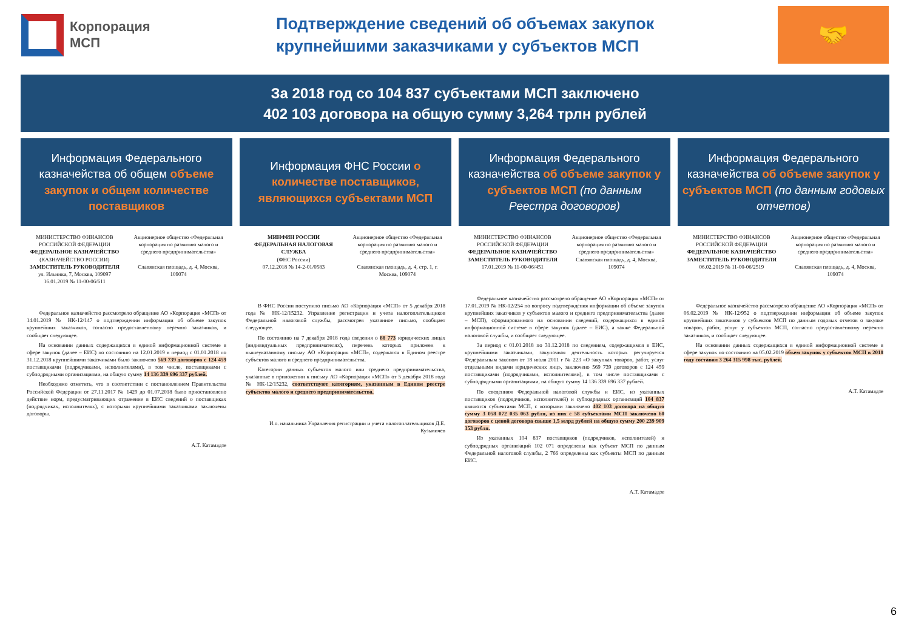Корпорация
МСП
Подтверждение сведений об объемах закупок
крупнейшими заказчиками у субъектов МСП
🤝
За 2018 год со 104 837 субъектами МСП заключено
402 103 договора на общую сумму 3,264 трлн рублей
Информация Федерального казначейства об общем объеме закупок и общем количестве поставщиков
МИНИСТЕРСТВО ФИНАНСОВ РОССИЙСКОЙ ФЕДЕРАЦИИ
ФЕДЕРАЛЬНОЕ КАЗНАЧЕЙСТВО
(КАЗНАЧЕЙСТВО РОССИИ)
ЗАМЕСТИТЕЛЬ РУКОВОДИТЕЛЯ
ул. Ильинка, 7, Москва, 109097
16.01.2019 № 11-00-06/611
Акционерное общество «Федеральная корпорация по развитию малого и среднего предпринимательства»
Славянская площадь, д. 4, Москва, 109074
Федеральное казначейство рассмотрело обращение АО «Корпорация «МСП» от 14.01.2019 № НК-12/147 о подтверждении информации об объеме закупок крупнейших заказчиков, согласно предоставленному перечню заказчиков, и сообщает следующее.
На основании данных содержащихся в единой информационной системе в сфере закупок (далее – ЕИС) по состоянию на 12.01.2019 в период с 01.01.2018 по 31.12.2018 крупнейшими заказчиками было заключено 569 739 договоров с 124 459 поставщиками (подрядчиками, исполнителями), в том числе, поставщиками с субподрядными организациями, на общую сумму 14 136 339 696 337 рублей.
Необходимо отметить, что в соответствии с постановлением Правительства Российской Федерации от 27.11.2017 № 1429 до 01.07.2018 было приостановлено действие норм, предусматривающих отражение в ЕИС сведений о поставщиках (подрядчиках, исполнителях), с которыми крупнейшими заказчиками заключены договоры.
А.Т. Катамадзе
Информация ФНС России о количестве поставщиков, являющихся субъектами МСП
МИНФИН РОССИИ
ФЕДЕРАЛЬНАЯ НАЛОГОВАЯ СЛУЖБА
(ФНС России)
07.12.2018 № 14-2-01/0583
Акционерное общество «Федеральная корпорация по развитию малого и среднего предпринимательства»
Славянская площадь, д. 4, стр. 1, г. Москва, 109074
В ФНС России поступило письмо АО «Корпорация «МСП» от 5 декабря 2018 года № НК-12/15232. Управление регистрации и учета налогоплательщиков Федеральной налоговой службы, рассмотрев указанное письмо, сообщает следующее.
По состоянию на 7 декабря 2018 года сведения о 88 773 юридических лицах (индивидуальных предпринимателях), перечень которых приложен к вышеуказанному письму АО «Корпорация «МСП», содержатся в Едином реестре субъектов малого и среднего предпринимательства.
Категории данных субъектов малого или среднего предпринимательства, указанные в приложении к письму АО «Корпорация «МСП» от 5 декабря 2018 года № НК-12/15232, соответствуют категориям, указанным в Едином реестре субъектов малого и среднего предпринимательства.
И.о. начальника Управления регистрации и учета налогоплательщиков Д.Е. Кузьмичев
Информация Федерального казначейства об объеме закупок у субъектов МСП (по данным Реестра договоров)
МИНИСТЕРСТВО ФИНАНСОВ РОССИЙСКОЙ ФЕДЕРАЦИИ
ФЕДЕРАЛЬНОЕ КАЗНАЧЕЙСТВО
ЗАМЕСТИТЕЛЬ РУКОВОДИТЕЛЯ
17.01.2019 № 11-00-06/451
Акционерное общество «Федеральная корпорация по развитию малого и среднего предпринимательства»
Славянская площадь, д. 4, Москва, 109074
Федеральное казначейство рассмотрело обращение АО «Корпорация «МСП» от 17.01.2019 № НК-12/254 по вопросу подтверждения информации об объеме закупок крупнейших заказчиков у субъектов малого и среднего предпринимательства (далее – МСП), сформированного на основании сведений, содержащихся в единой информационной системе в сфере закупок (далее – ЕИС), а также Федеральной налоговой службы, и сообщает следующее.
За период с 01.01.2018 по 31.12.2018 по сведениям, содержащимся в ЕИС, крупнейшими заказчиками, закупочная деятельность которых регулируется Федеральным законом от 18 июля 2011 г № 223 «О закупках товаров, работ, услуг отдельными видами юридических лиц», заключено 569 739 договоров с 124 459 поставщиками (подрядчиками, исполнителями), в том числе поставщиками с субподрядными организациями, на общую сумму 14 136 339 696 337 рублей.
По сведениям Федеральной налоговой службы и ЕИС, из указанных поставщиков (подрядчиков, исполнителей) и субподрядных организаций 104 837 являются субъектами МСП, с которыми заключено 402 103 договора на общую сумму 3 058 072 035 063 рубля, из них с 58 субъектами МСП заключено 60 договоров с ценой договора свыше 1,5 млрд рублей на общую сумму 200 239 909 353 рубля.
Из указанных 104 837 поставщиков (подрядчиков, исполнителей) и субподрядных организаций 102 071 определены как субъект МСП по данным Федеральной налоговой службы, 2 766 определены как субъекты МСП по данным ЕИС.
А.Т. Катамадзе
Информация Федерального казначейства об объеме закупок у субъектов МСП (по данным годовых отчетов)
МИНИСТЕРСТВО ФИНАНСОВ РОССИЙСКОЙ ФЕДЕРАЦИИ
ФЕДЕРАЛЬНОЕ КАЗНАЧЕЙСТВО
ЗАМЕСТИТЕЛЬ РУКОВОДИТЕЛЯ
06.02.2019 № 11-00-06/2519
Акционерное общество «Федеральная корпорация по развитию малого и среднего предпринимательства»
Славянская площадь, д. 4, Москва, 109074
Федеральное казначейство рассмотрело обращение АО «Корпорация «МСП» от 06.02.2019 № НК-12/952 о подтверждении информации об объеме закупок крупнейших заказчиков у субъектов МСП по данным годовых отчетов о закупке товаров, работ, услуг у субъектов МСП, согласно предоставленному перечню заказчиков, и сообщает следующее.
На основании данных содержащихся в единой информационной системе в сфере закупок по состоянию на 05.02.2019 объем закупок у субъектов МСП в 2018 году составил 3 264 315 998 тыс. рублей.
А.Т. Катамадзе
6